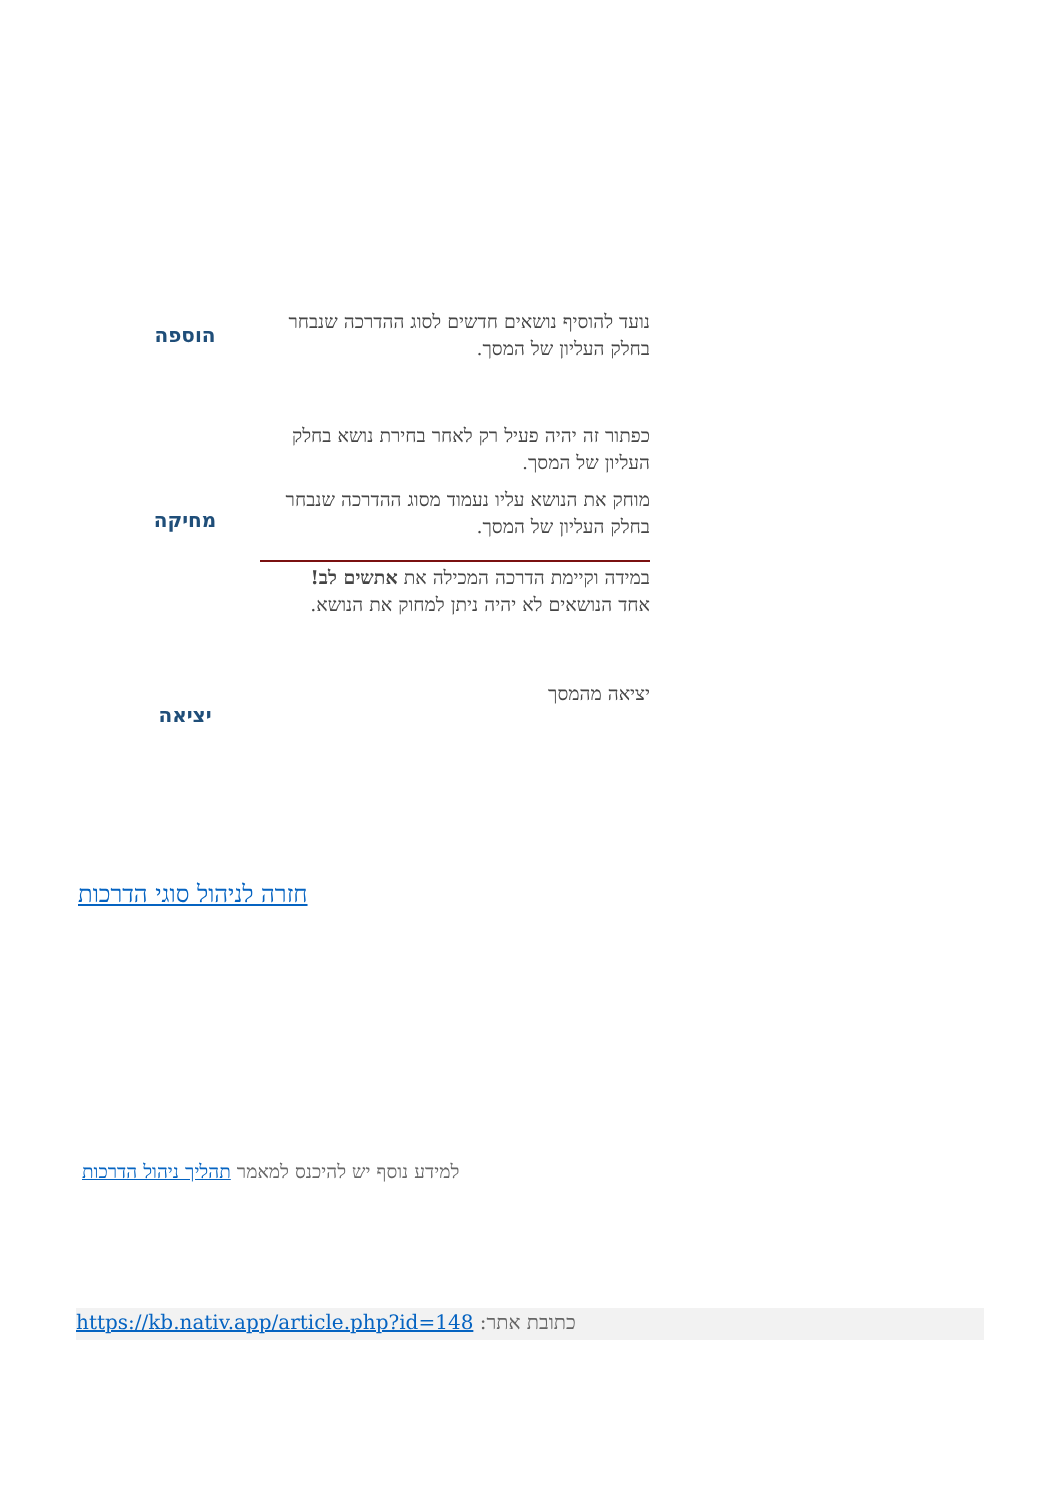| נועד להוסיף נושאים חדשים לסוג ההדרכה שנבחר בחלק העליון של המסך. | הוספה |
| כפתור זה יהיה פעיל רק לאחר בחירת נושא בחלק העליון של המסך. מוחק את הנושא עליו נעמוד מסוג ההדרכה שנבחר בחלק העליון של המסך. במידה וקיימת הדרכה המכילה את אתשים לב! אחד הנושאים לא יהיה ניתן למחוק את הנושא. | מחיקה |
| יציאה מהמסך | יציאה |
חזרה לניהול סוגי הדרכות
למידע נוסף יש להיכנס למאמר תהליך ניהול הדרכות
כתובת אתר: https://kb.nativ.app/article.php?id=148